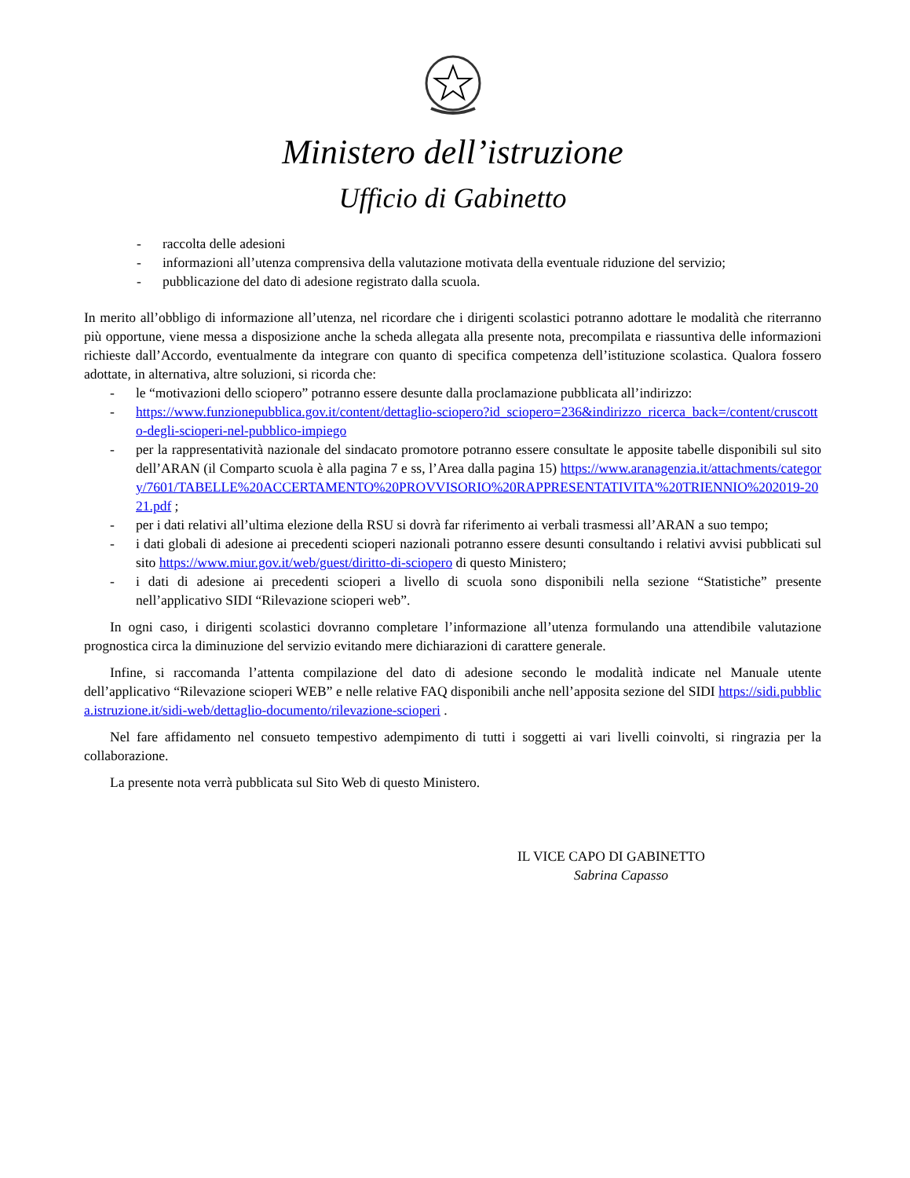Ministero dell’istruzione
Ufficio di Gabinetto
- raccolta delle adesioni
- informazioni all’utenza comprensiva della valutazione motivata della eventuale riduzione del servizio;
- pubblicazione del dato di adesione registrato dalla scuola.
In merito all’obbligo di informazione all’utenza, nel ricordare che i dirigenti scolastici potranno adottare le modalità che riterranno più opportune, viene messa a disposizione anche la scheda allegata alla presente nota, precompilata e riassuntiva delle informazioni richieste dall’Accordo, eventualmente da integrare con quanto di specifica competenza dell’istituzione scolastica. Qualora fossero adottate, in alternativa, altre soluzioni, si ricorda che:
- le “motivazioni dello sciopero” potranno essere desunte dalla proclamazione pubblicata all’indirizzo:
- https://www.funzionepubblica.gov.it/content/dettaglio-sciopero?id_sciopero=236&indirizzo_ricerca_back=/content/cruscotto-degli-scioperi-nel-pubblico-impiego
- per la rappresentatività nazionale del sindacato promotore potranno essere consultate le apposite tabelle disponibili sul sito dell’ARAN (il Comparto scuola è alla pagina 7 e ss, l’Area dalla pagina 15) https://www.aranagenzia.it/attachments/category/7601/TABELLE%20ACCERTAMENTO%20PROVVISORIO%20RAPPRESENTATIVITA'%20TRIENNIO%202019-2021.pdf ;
- per i dati relativi all’ultima elezione della RSU si dovrà far riferimento ai verbali trasmessi all’ARAN a suo tempo;
- i dati globali di adesione ai precedenti scioperi nazionali potranno essere desunti consultando i relativi avvisi pubblicati sul sito https://www.miur.gov.it/web/guest/diritto-di-sciopero di questo Ministero;
- i dati di adesione ai precedenti scioperi a livello di scuola sono disponibili nella sezione “Statistiche” presente nell’applicativo SIDI “Rilevazione scioperi web”.
In ogni caso, i dirigenti scolastici dovranno completare l’informazione all’utenza formulando una attendibile valutazione prognostica circa la diminuzione del servizio evitando mere dichiarazioni di carattere generale.
Infine, si raccomanda l’attenta compilazione del dato di adesione secondo le modalità indicate nel Manuale utente dell’applicativo “Rilevazione scioperi WEB” e nelle relative FAQ disponibili anche nell’apposita sezione del SIDI https://sidi.pubblica.istruzione.it/sidi-web/dettaglio-documento/rilevazione-scioperi .
Nel fare affidamento nel consueto tempestivo adempimento di tutti i soggetti ai vari livelli coinvolti, si ringrazia per la collaborazione.
La presente nota verrà pubblicata sul Sito Web di questo Ministero.
IL VICE CAPO DI GABINETTO
Sabrina Capasso